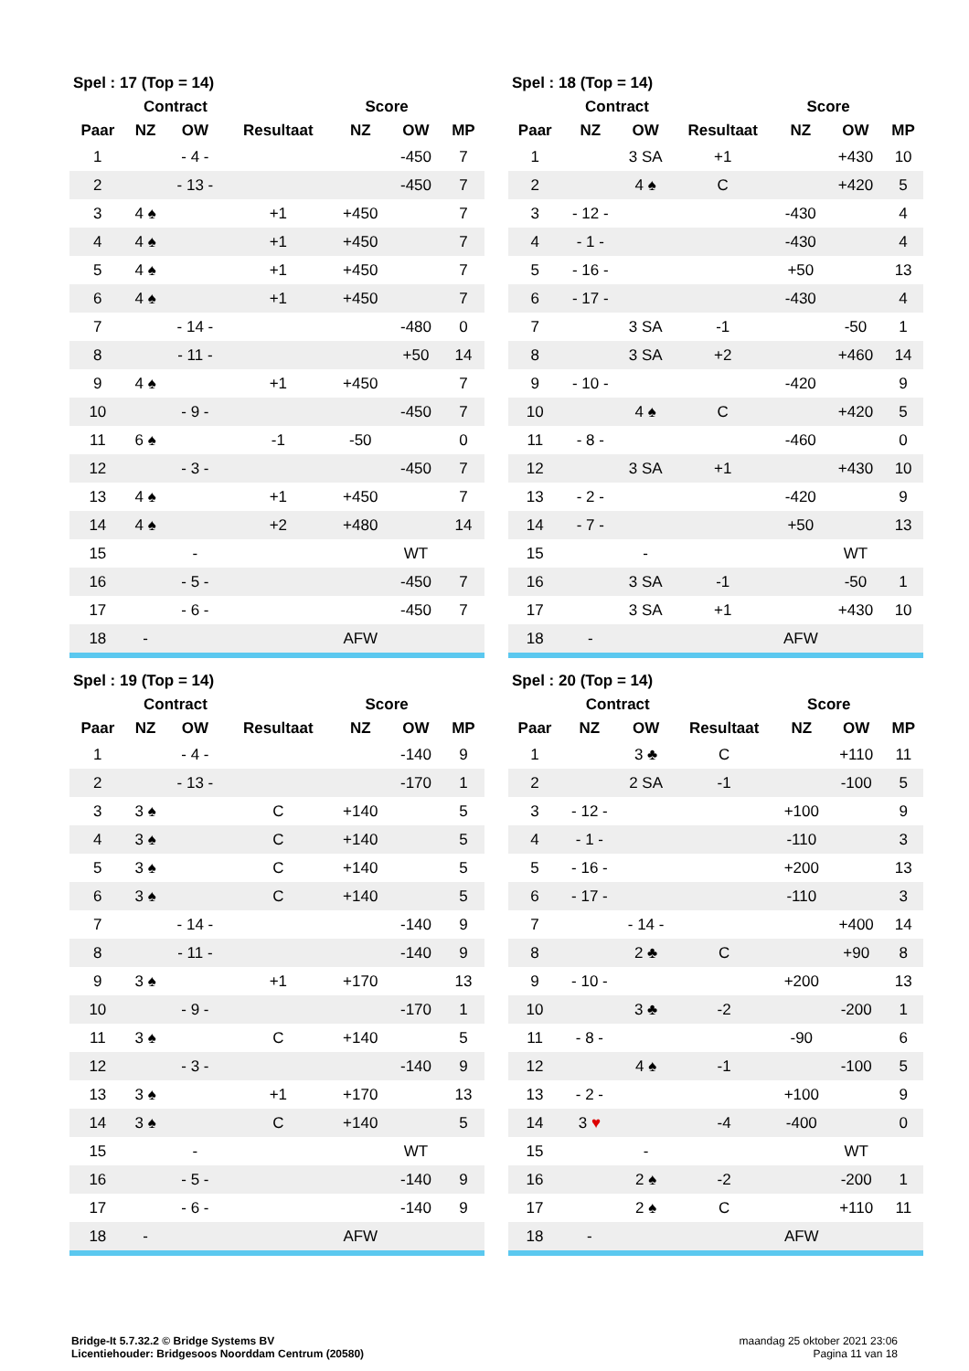| Spel : 17 (Top = 14) | | | | | | |
| --- | --- | --- | --- | --- | --- | --- |
| | Contract | | | Score | | |
| Paar | NZ | OW | Resultaat | NZ | OW | MP |
| 1 | | - 4 - | | | -450 | 7 |
| 2 | | - 13 - | | | -450 | 7 |
| 3 | 4 ♠ | | +1 | +450 | | 7 |
| 4 | 4 ♠ | | +1 | +450 | | 7 |
| 5 | 4 ♠ | | +1 | +450 | | 7 |
| 6 | 4 ♠ | | +1 | +450 | | 7 |
| 7 | | - 14 - | | | -480 | 0 |
| 8 | | - 11 - | | | +50 | 14 |
| 9 | 4 ♠ | | +1 | +450 | | 7 |
| 10 | | - 9 - | | | -450 | 7 |
| 11 | 6 ♠ | | -1 | -50 | | 0 |
| 12 | | - 3 - | | | -450 | 7 |
| 13 | 4 ♠ | | +1 | +450 | | 7 |
| 14 | 4 ♠ | | +2 | +480 | | 14 |
| 15 | | - | | | WT | |
| 16 | | - 5 - | | | -450 | 7 |
| 17 | | - 6 - | | | -450 | 7 |
| 18 | - | | | AFW | | |
| Spel : 18 (Top = 14) | | | | | | |
| --- | --- | --- | --- | --- | --- | --- |
| | Contract | | | Score | | |
| Paar | NZ | OW | Resultaat | NZ | OW | MP |
| 1 | | 3 SA | +1 | | +430 | 10 |
| 2 | | 4 ♠ | C | | +420 | 5 |
| 3 | - 12 - | | | -430 | | 4 |
| 4 | - 1 - | | | -430 | | 4 |
| 5 | - 16 - | | | +50 | | 13 |
| 6 | - 17 - | | | -430 | | 4 |
| 7 | | 3 SA | -1 | | -50 | 1 |
| 8 | | 3 SA | +2 | | +460 | 14 |
| 9 | - 10 - | | | -420 | | 9 |
| 10 | | 4 ♠ | C | | +420 | 5 |
| 11 | - 8 - | | | -460 | | 0 |
| 12 | | 3 SA | +1 | | +430 | 10 |
| 13 | - 2 - | | | -420 | | 9 |
| 14 | - 7 - | | | +50 | | 13 |
| 15 | | - | | | WT | |
| 16 | | 3 SA | -1 | | -50 | 1 |
| 17 | | 3 SA | +1 | | +430 | 10 |
| 18 | - | | | AFW | | |
| Spel : 19 (Top = 14) | | | | | | |
| --- | --- | --- | --- | --- | --- | --- |
| | Contract | | | Score | | |
| Paar | NZ | OW | Resultaat | NZ | OW | MP |
| 1 | | - 4 - | | | -140 | 9 |
| 2 | | - 13 - | | | -170 | 1 |
| 3 | 3 ♠ | | C | +140 | | 5 |
| 4 | 3 ♠ | | C | +140 | | 5 |
| 5 | 3 ♠ | | C | +140 | | 5 |
| 6 | 3 ♠ | | C | +140 | | 5 |
| 7 | | - 14 - | | | -140 | 9 |
| 8 | | - 11 - | | | -140 | 9 |
| 9 | 3 ♠ | | +1 | +170 | | 13 |
| 10 | | - 9 - | | | -170 | 1 |
| 11 | 3 ♠ | | C | +140 | | 5 |
| 12 | | - 3 - | | | -140 | 9 |
| 13 | 3 ♠ | | +1 | +170 | | 13 |
| 14 | 3 ♠ | | C | +140 | | 5 |
| 15 | | - | | | WT | |
| 16 | | - 5 - | | | -140 | 9 |
| 17 | | - 6 - | | | -140 | 9 |
| 18 | - | | | AFW | | |
| Spel : 20 (Top = 14) | | | | | | |
| --- | --- | --- | --- | --- | --- | --- |
| | Contract | | | Score | | |
| Paar | NZ | OW | Resultaat | NZ | OW | MP |
| 1 | | 3 ♣ | C | | +110 | 11 |
| 2 | | 2 SA | -1 | | -100 | 5 |
| 3 | - 12 - | | | +100 | | 9 |
| 4 | - 1 - | | | -110 | | 3 |
| 5 | - 16 - | | | +200 | | 13 |
| 6 | - 17 - | | | -110 | | 3 |
| 7 | | - 14 - | | | +400 | 14 |
| 8 | | 2 ♣ | C | | +90 | 8 |
| 9 | - 10 - | | | +200 | | 13 |
| 10 | | 3 ♣ | -2 | | -200 | 1 |
| 11 | - 8 - | | | -90 | | 6 |
| 12 | | 4 ♠ | -1 | | -100 | 5 |
| 13 | - 2 - | | | +100 | | 9 |
| 14 | 3 ♥ | | -4 | -400 | | 0 |
| 15 | | - | | | WT | |
| 16 | | 2 ♠ | -2 | | -200 | 1 |
| 17 | | 2 ♠ | C | | +110 | 11 |
| 18 | - | | | AFW | | |
Bridge-It 5.7.32.2 © Bridge Systems BV
Licentiehouder: Bridgesoos Noorddam Centrum (20580)
maandag 25 oktober 2021 23:06
Pagina 11 van 18